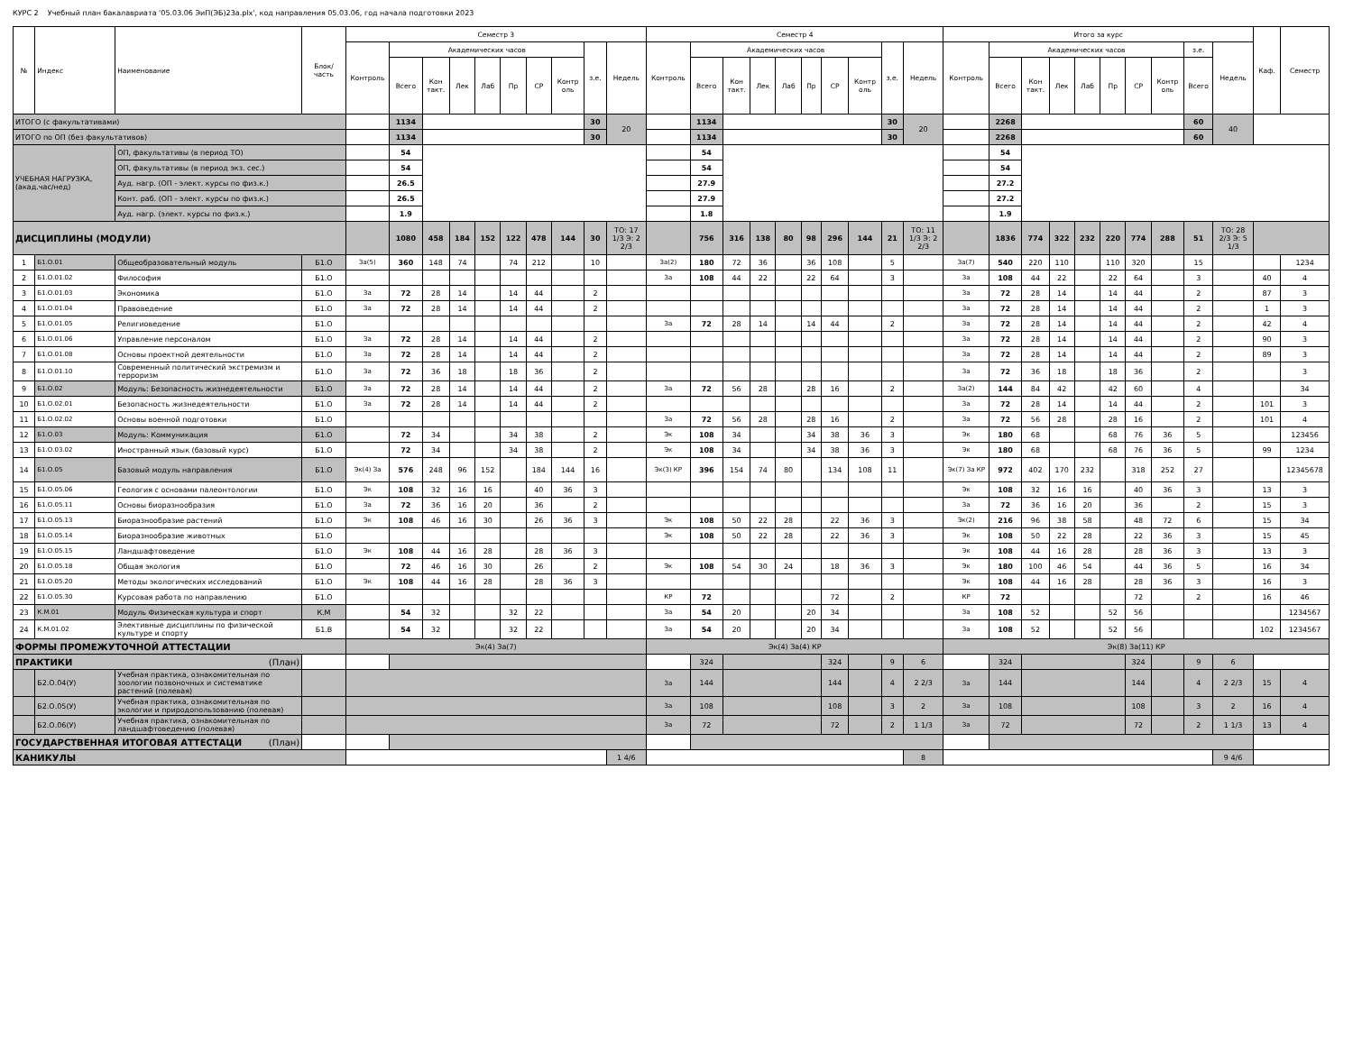КУРС 2 Учебный план бакалавриата '05.03.06 ЭиП(ЭБ)23а.plx', код направления 05.03.06, год начала подготовки 2023
| № | Индекс | Наименование | Блок/ часть | Семестр 3 | | | | | | | | | | Семестр 4 | | | | | | | | | | Итого за курс | | | | | | | | | | Каф. | Семестр |
| --- | --- | --- | --- | --- | --- | --- | --- | --- | --- | --- | --- | --- | --- | --- | --- | --- | --- | --- | --- | --- | --- | --- | --- | --- | --- | --- | --- | --- | --- | --- | --- | --- | --- | --- | --- |
| | | | | Контроль | Академических часов | | | | | | | з.е. | Недель | Контроль | Академических часов | | | | | | | з.е. | Недель | Контроль | Академических часов | | | | | | | з.е. | Недель | | |
| | | | | | Всего | Кон такт. | Лек | Лаб | Пр | СР | Контр оль | | | | Всего | Кон такт. | Лек | Лаб | Пр | СР | Контр оль | | | | Всего | Кон такт. | Лек | Лаб | Пр | СР | Контр оль | Всего | | | |
| ИТОГО (с факультативами) | | | | | 1134 | | | | | | | 30 | 20 | | 1134 | | | | | | | 30 | 20 | | 2268 | | | | | | | 60 | 40 | | |
| ИТОГО по ОП (без факультативов) | | | | | 1134 | | | | | | | 30 | | | 1134 | | | | | | | 30 | | | 2268 | | | | | | | 60 | | | |
| УЧЕБНАЯ НАГРУЗКА, (акад.час/нед) | | ОП, факультативы (в период ТО) | | | 54 | | | | | | | | | | 54 | | | | | | | | | | 54 | | | | | | | | | | |
| | | ОП, факультативы (в период экз. сес.) | | | 54 | | | | | | | | | | 54 | | | | | | | | | | 54 | | | | | | | | | | |
| | | Ауд. нагр. (ОП - элект. курсы по физ.к.) | | | 26.5 | | | | | | | | | | 27.9 | | | | | | | | | | 27.2 | | | | | | | | | | |
| | | Конт. раб. (ОП - элект. курсы по физ.к.) | | | 26.5 | | | | | | | | | | 27.9 | | | | | | | | | | 27.2 | | | | | | | | | | |
| | | Ауд. нагр. (элект. курсы по физ.к.) | | | 1.9 | | | | | | | | | | 1.8 | | | | | | | | | | 1.9 | | | | | | | | | | |
| ДИСЦИПЛИНЫ (МОДУЛИ) | | | | | 1080 | 458 | 184 | 152 | 122 | 478 | 144 | 30 | ТО: 17 1/3 Э: 2 2/3 | | 756 | 316 | 138 | 80 | 98 | 296 | 144 | 21 | ТО: 11 1/3 Э: 2 2/3 | | 1836 | 774 | 322 | 232 | 220 | 774 | 288 | 51 | ТО: 28 2/3 Э: 5 1/3 | | |
| 1 | Б1.О.01 | Общеобразовательный модуль | Б1.О | За(5) | 360 | 148 | 74 | | 74 | 212 | | 10 | | За(2) | 180 | 72 | 36 | | 36 | 108 | | 5 | | За(7) | 540 | 220 | 110 | | 110 | 320 | | 15 | | | 1234 |
| 2 | Б1.О.01.02 | Философия | Б1.О | | | | | | | | | | | За | 108 | 44 | 22 | | 22 | 64 | | 3 | | За | 108 | 44 | 22 | | 22 | 64 | | 3 | | 40 | 4 |
| 3 | Б1.О.01.03 | Экономика | Б1.О | За | 72 | 28 | 14 | | 14 | 44 | | 2 | | | | | | | | | | | | За | 72 | 28 | 14 | | 14 | 44 | | 2 | | 87 | 3 |
| 4 | Б1.О.01.04 | Правоведение | Б1.О | За | 72 | 28 | 14 | | 14 | 44 | | 2 | | | | | | | | | | | | За | 72 | 28 | 14 | | 14 | 44 | | 2 | | 1 | 3 |
| 5 | Б1.О.01.05 | Религиоведение | Б1.О | | | | | | | | | | | За | 72 | 28 | 14 | | 14 | 44 | | 2 | | За | 72 | 28 | 14 | | 14 | 44 | | 2 | | 42 | 4 |
| 6 | Б1.О.01.06 | Управление персоналом | Б1.О | За | 72 | 28 | 14 | | 14 | 44 | | 2 | | | | | | | | | | | | За | 72 | 28 | 14 | | 14 | 44 | | 2 | | 90 | 3 |
| 7 | Б1.О.01.08 | Основы проектной деятельности | Б1.О | За | 72 | 28 | 14 | | 14 | 44 | | 2 | | | | | | | | | | | | За | 72 | 28 | 14 | | 14 | 44 | | 2 | | 89 | 3 |
| 8 | Б1.О.01.10 | Современный политический экстремизм и терроризм | Б1.О | За | 72 | 36 | 18 | | 18 | 36 | | 2 | | | | | | | | | | | | За | 72 | 36 | 18 | | 18 | 36 | | 2 | | | 3 |
| 9 | Б1.О.02 | Модуль: Безопасность жизнедеятельности | Б1.О | За | 72 | 28 | 14 | | 14 | 44 | | 2 | | За | 72 | 56 | 28 | | 28 | 16 | | 2 | | За(2) | 144 | 84 | 42 | | 42 | 60 | | 4 | | | 34 |
| 10 | Б1.О.02.01 | Безопасность жизнедеятельности | Б1.О | За | 72 | 28 | 14 | | 14 | 44 | | 2 | | | | | | | | | | | | За | 72 | 28 | 14 | | 14 | 44 | | 2 | | 101 | 3 |
| 11 | Б1.О.02.02 | Основы военной подготовки | Б1.О | | | | | | | | | | | За | 72 | 56 | 28 | | 28 | 16 | | 2 | | За | 72 | 56 | 28 | | 28 | 16 | | 2 | | 101 | 4 |
| 12 | Б1.О.03 | Модуль: Коммуникация | Б1.О | | 72 | 34 | | | 34 | 38 | | 2 | | Эк | 108 | 34 | | | 34 | 38 | 36 | 3 | | Эк | 180 | 68 | | | 68 | 76 | 36 | 5 | | | 123456 |
| 13 | Б1.О.03.02 | Иностранный язык (базовый курс) | Б1.О | | 72 | 34 | | | 34 | 38 | | 2 | | Эк | 108 | 34 | | | 34 | 38 | 36 | 3 | | Эк | 180 | 68 | | | 68 | 76 | 36 | 5 | | 99 | 1234 |
| 14 | Б1.О.05 | Базовый модуль направления | Б1.О | Эк(4) За | 576 | 248 | 96 | 152 | | 184 | 144 | 16 | | Эк(3) КР | 396 | 154 | 74 | 80 | | 134 | 108 | 11 | | Эк(7) За КР | 972 | 402 | 170 | 232 | | 318 | 252 | 27 | | | 12345678 |
| 15 | Б1.О.05.06 | Геология с основами палеонтологии | Б1.О | Эк | 108 | 32 | 16 | 16 | | 40 | 36 | 3 | | | | | | | | | | | | Эк | 108 | 32 | 16 | 16 | | 40 | 36 | 3 | | 13 | 3 |
| 16 | Б1.О.05.11 | Основы биоразнообразия | Б1.О | За | 72 | 36 | 16 | 20 | | 36 | | 2 | | | | | | | | | | | | За | 72 | 36 | 16 | 20 | | 36 | | 2 | | 15 | 3 |
| 17 | Б1.О.05.13 | Биоразнообразие растений | Б1.О | Эк | 108 | 46 | 16 | 30 | | 26 | 36 | 3 | | Эк | 108 | 50 | 22 | 28 | | 22 | 36 | 3 | | Эк(2) | 216 | 96 | 38 | 58 | | 48 | 72 | 6 | | 15 | 34 |
| 18 | Б1.О.05.14 | Биоразнообразие животных | Б1.О | | | | | | | | | | | Эк | 108 | 50 | 22 | 28 | | 22 | 36 | 3 | | Эк | 108 | 50 | 22 | 28 | | 22 | 36 | 3 | | 15 | 45 |
| 19 | Б1.О.05.15 | Ландшафтоведение | Б1.О | Эк | 108 | 44 | 16 | 28 | | 28 | 36 | 3 | | | | | | | | | | | | Эк | 108 | 44 | 16 | 28 | | 28 | 36 | 3 | | 13 | 3 |
| 20 | Б1.О.05.18 | Общая экология | Б1.О | | 72 | 46 | 16 | 30 | | 26 | | 2 | | Эк | 108 | 54 | 30 | 24 | | 18 | 36 | 3 | | Эк | 180 | 100 | 46 | 54 | | 44 | 36 | 5 | | 16 | 34 |
| 21 | Б1.О.05.20 | Методы экологических исследований | Б1.О | Эк | 108 | 44 | 16 | 28 | | 28 | 36 | 3 | | | | | | | | | | | | Эк | 108 | 44 | 16 | 28 | | 28 | 36 | 3 | | 16 | 3 |
| 22 | Б1.О.05.30 | Курсовая работа по направлению | Б1.О | | | | | | | | | | | КР | 72 | | | | | 72 | | 2 | | КР | 72 | | | | | 72 | | 2 | | 16 | 46 |
| 23 | К.М.01 | Модуль Физическая культура и спорт | К.М | | 54 | 32 | | | 32 | 22 | | | | За | 54 | 20 | | | 20 | 34 | | | | За | 108 | 52 | | | 52 | 56 | | | | | 1234567 |
| 24 | К.М.01.02 | Элективные дисциплины по физической культуре и спорту | Б1.В | | 54 | 32 | | | 32 | 22 | | | | За | 54 | 20 | | | 20 | 34 | | | | За | 108 | 52 | | | 52 | 56 | | | | 102 | 1234567 |
| ФОРМЫ ПРОМЕЖУТОЧНОЙ АТТЕСТАЦИИ | | | | Эк(4) За(7) | | | | | | | | | | Эк(4) За(4) КР | | | | | | | | | | Эк(8) За(11) КР | | | | | | | | | | | |
| ПРАКТИКИ (План) | | | | | | | | | | | | | | | 324 | | | | | 324 | | 9 | 6 | | 324 | | | | | 324 | | 9 | 6 | | |
| | Б2.О.04(У) | Учебная практика, ознакомительная по зоологии позвоночных и систематике растений (полевая) | | | | | | | | | | | | За | 144 | | | | | 144 | | 4 | 2 2/3 | За | 144 | | | | | 144 | | 4 | 2 2/3 | 15 | 4 |
| | Б2.О.05(У) | Учебная практика, ознакомительная по экологии и природопользованию (полевая) | | | | | | | | | | | | За | 108 | | | | | 108 | | 3 | 2 | За | 108 | | | | | 108 | | 3 | 2 | 16 | 4 |
| | Б2.О.06(У) | Учебная практика, ознакомительная по ландшафтоведению (полевая) | | | | | | | | | | | | За | 72 | | | | | 72 | | 2 | 1 1/3 | За | 72 | | | | | 72 | | 2 | 1 1/3 | 13 | 4 |
| ГОСУДАРСТВЕННАЯ ИТОГОВАЯ АТТЕСТАЦИ (План) | | | | | | | | | | | | | | | | | | | | | | | | | | | | | | | | | | | |
| КАНИКУЛЫ | | | | | | | | | | | | | 1 4/6 | | | | | | | | | | 8 | | | | | | | | | | 9 4/6 | | |